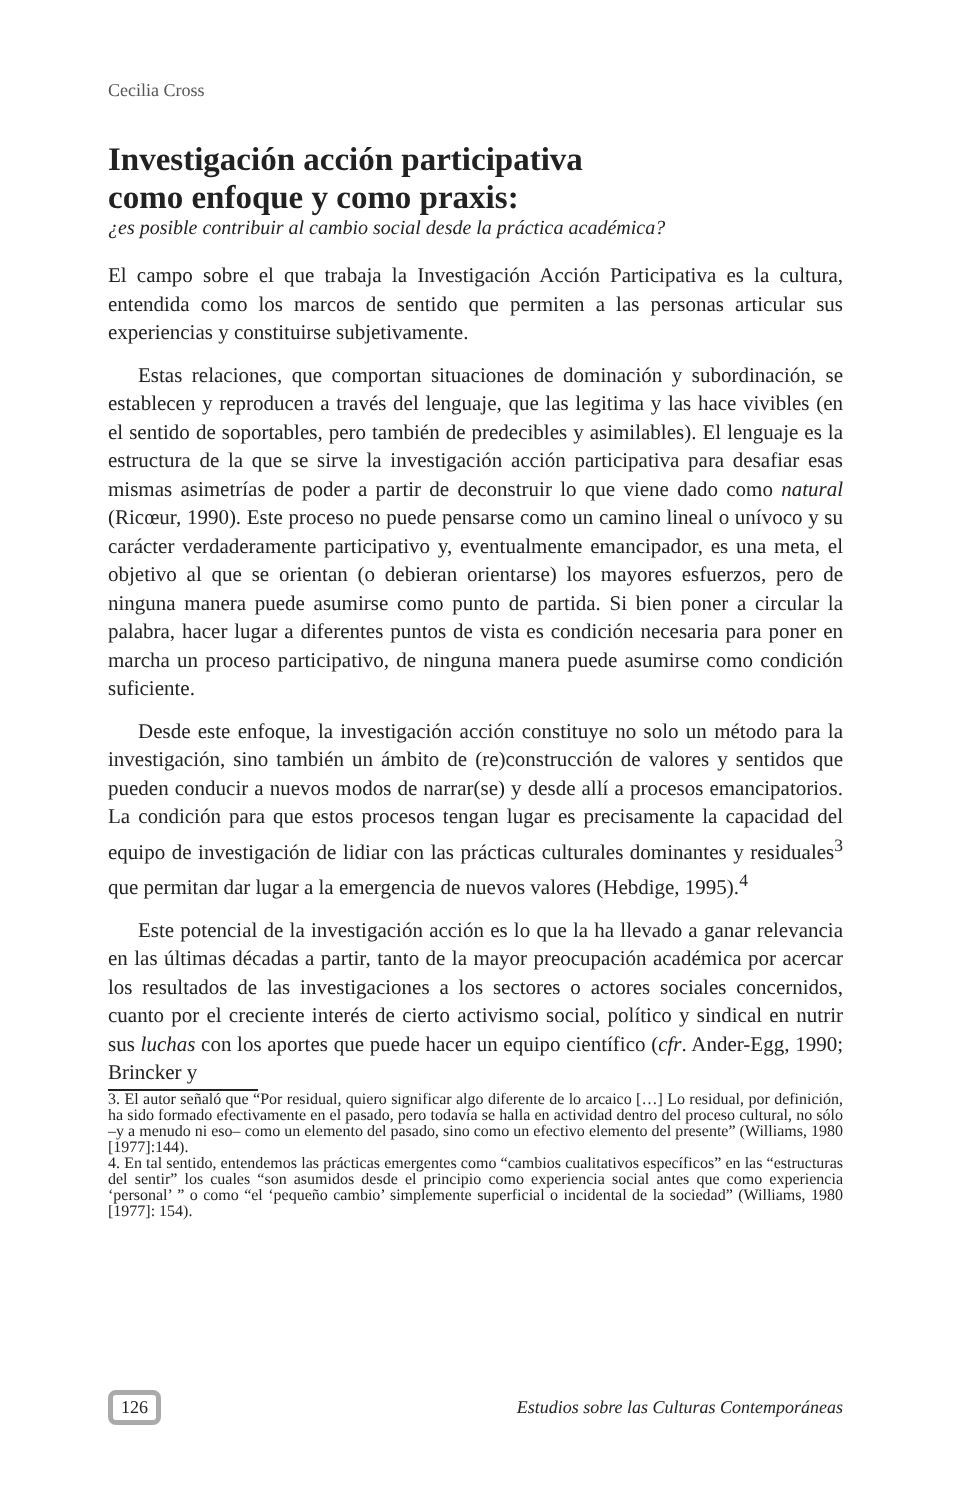Cecilia Cross
Investigación acción participativa
como enfoque y como praxis:
¿es posible contribuir al cambio social desde la práctica académica?
El campo sobre el que trabaja la Investigación Acción Participativa es la cultura, entendida como los marcos de sentido que permiten a las personas articular sus experiencias y constituirse subjetivamente.
Estas relaciones, que comportan situaciones de dominación y subordinación, se establecen y reproducen a través del lenguaje, que las legitima y las hace vivibles (en el sentido de soportables, pero también de predecibles y asimilables). El lenguaje es la estructura de la que se sirve la investigación acción participativa para desafiar esas mismas asimetrías de poder a partir de deconstruir lo que viene dado como natural (Ricœur, 1990). Este proceso no puede pensarse como un camino lineal o unívoco y su carácter verdaderamente participativo y, eventualmente emancipador, es una meta, el objetivo al que se orientan (o debieran orientarse) los mayores esfuerzos, pero de ninguna manera puede asumirse como punto de partida. Si bien poner a circular la palabra, hacer lugar a diferentes puntos de vista es condición necesaria para poner en marcha un proceso participativo, de ninguna manera puede asumirse como condición suficiente.
Desde este enfoque, la investigación acción constituye no solo un método para la investigación, sino también un ámbito de (re)construcción de valores y sentidos que pueden conducir a nuevos modos de narrar(se) y desde allí a procesos emancipatorios. La condición para que estos procesos tengan lugar es precisamente la capacidad del equipo de investigación de lidiar con las prácticas culturales dominantes y residuales<sup>3</sup> que permitan dar lugar a la emergencia de nuevos valores (Hebdige, 1995).<sup>4</sup>
Este potencial de la investigación acción es lo que la ha llevado a ganar relevancia en las últimas décadas a partir, tanto de la mayor preocupación académica por acercar los resultados de las investigaciones a los sectores o actores sociales concernidos, cuanto por el creciente interés de cierto activismo social, político y sindical en nutrir sus luchas con los aportes que puede hacer un equipo científico (cfr. Ander-Egg, 1990; Brincker y
3. El autor señaló que “Por residual, quiero significar algo diferente de lo arcaico […] Lo residual, por definición, ha sido formado efectivamente en el pasado, pero todavía se halla en actividad dentro del proceso cultural, no sólo –y a menudo ni eso– como un elemento del pasado, sino como un efectivo elemento del presente” (Williams, 1980 [1977]:144).
4. En tal sentido, entendemos las prácticas emergentes como “cambios cualitativos específicos” en las “estructuras del sentir” los cuales “son asumidos desde el principio como experiencia social antes que como experiencia ‘personal’ ” o como “el ‘pequeño cambio’ simplemente superficial o incidental de la sociedad” (Williams, 1980 [1977]: 154).
126 Estudios sobre las Culturas Contemporáneas